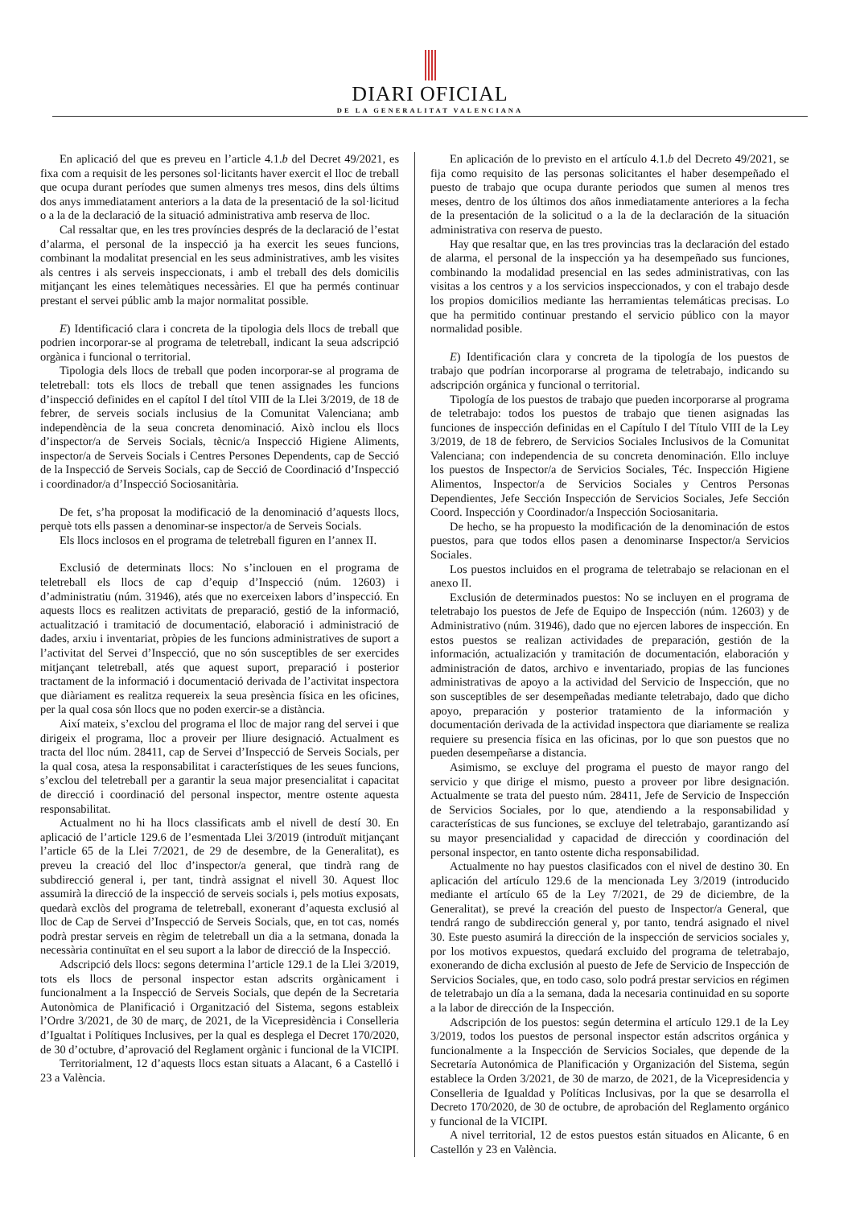DIARI OFICIAL
DE LA GENERALITAT VALENCIANA
En aplicació del que es preveu en l’article 4.1.b del Decret 49/2021, es fixa com a requisit de les persones sol·licitants haver exercit el lloc de treball que ocupa durant períodes que sumen almenys tres mesos, dins dels últims dos anys immediatament anteriors a la data de la presentació de la sol·licitud o a la de la declaració de la situació administrativa amb reserva de lloc.
Cal ressaltar que, en les tres províncies després de la declaració de l’estat d’alarma, el personal de la inspecció ja ha exercit les seues funcions, combinant la modalitat presencial en les seus administratives, amb les visites als centres i als serveis inspeccionats, i amb el treball des dels domicilis mitjançant les eines telemàtiques necessàries. El que ha permés continuar prestant el servei públic amb la major normalitat possible.
E) Identificació clara i concreta de la tipologia dels llocs de treball que podrien incorporar-se al programa de teletreball, indicant la seua adscripció orgànica i funcional o territorial.
Tipologia dels llocs de treball que poden incorporar-se al programa de teletreball: tots els llocs de treball que tenen assignades les funcions d’inspecció definides en el capítol I del títol VIII de la Llei 3/2019, de 18 de febrer, de serveis socials inclusius de la Comunitat Valenciana; amb independència de la seua concreta denominació. Això inclou els llocs d’inspector/a de Serveis Socials, tècnic/a Inspecció Higiene Aliments, inspector/a de Serveis Socials i Centres Persones Dependents, cap de Secció de la Inspecció de Serveis Socials, cap de Secció de Coordinació d’Inspecció i coordinador/a d’Inspecció Sociosanitària.
De fet, s’ha proposat la modificació de la denominació d’aquests llocs, perquè tots ells passen a denominar-se inspector/a de Serveis Socials.
Els llocs inclosos en el programa de teletreball figuren en l’annex II.
Exclusió de determinats llocs: No s’inclouen en el programa de teletreball els llocs de cap d’equip d’Inspecció (núm. 12603) i d’administratiu (núm. 31946), atés que no exerceixen labors d’inspecció. En aquests llocs es realitzen activitats de preparació, gestió de la informació, actualització i tramitació de documentació, elaboració i administració de dades, arxiu i inventariat, pròpies de les funcions administratives de suport a l’activitat del Servei d’Inspecció, que no són susceptibles de ser exercides mitjançant teletreball, atés que aquest suport, preparació i posterior tractament de la informació i documentació derivada de l’activitat inspectora que diàriament es realitza requereix la seua presència física en les oficines, per la qual cosa són llocs que no poden exercir-se a distància.
Així mateix, s’exclou del programa el lloc de major rang del servei i que dirigeix el programa, lloc a proveir per lliure designació. Actualment es tracta del lloc núm. 28411, cap de Servei d’Inspecció de Serveis Socials, per la qual cosa, atesa la responsabilitat i característiques de les seues funcions, s’exclou del teletreball per a garantir la seua major presencialitat i capacitat de direcció i coordinació del personal inspector, mentre ostente aquesta responsabilitat.
Actualment no hi ha llocs classificats amb el nivell de destí 30. En aplicació de l’article 129.6 de l’esmentada Llei 3/2019 (introduït mitjançant l’article 65 de la Llei 7/2021, de 29 de desembre, de la Generalitat), es preveu la creació del lloc d’inspector/a general, que tindrà rang de subdirecció general i, per tant, tindrà assignat el nivell 30. Aquest lloc assumirà la direcció de la inspecció de serveis socials i, pels motius exposats, quedarà exclòs del programa de teletreball, exonerant d’aquesta exclusió al lloc de Cap de Servei d’Inspecció de Serveis Socials, que, en tot cas, només podrà prestar serveis en règim de teletreball un dia a la setmana, donada la necessària continuïtat en el seu suport a la labor de direcció de la Inspecció.
Adscripció dels llocs: segons determina l’article 129.1 de la Llei 3/2019, tots els llocs de personal inspector estan adscrits orgànicament i funcionalment a la Inspecció de Serveis Socials, que depén de la Secretaria Autonòmica de Planificació i Organització del Sistema, segons estableix l’Ordre 3/2021, de 30 de març, de 2021, de la Vicepresidència i Conselleria d’Igualtat i Polítiques Inclusives, per la qual es desplega el Decret 170/2020, de 30 d’octubre, d’aprovació del Reglament orgànic i funcional de la VICIPI.
Territorialment, 12 d’aquests llocs estan situats a Alacant, 6 a Castelló i 23 a València.
En aplicación de lo previsto en el artículo 4.1.b del Decreto 49/2021, se fija como requisito de las personas solicitantes el haber desempeñado el puesto de trabajo que ocupa durante periodos que sumen al menos tres meses, dentro de los últimos dos años inmediatamente anteriores a la fecha de la presentación de la solicitud o a la de la declaración de la situación administrativa con reserva de puesto.
Hay que resaltar que, en las tres provincias tras la declaración del estado de alarma, el personal de la inspección ya ha desempeñado sus funciones, combinando la modalidad presencial en las sedes administrativas, con las visitas a los centros y a los servicios inspeccionados, y con el trabajo desde los propios domicilios mediante las herramientas telemáticas precisas. Lo que ha permitido continuar prestando el servicio público con la mayor normalidad posible.
E) Identificación clara y concreta de la tipología de los puestos de trabajo que podrían incorporarse al programa de teletrabajo, indicando su adscripción orgánica y funcional o territorial.
Tipología de los puestos de trabajo que pueden incorporarse al programa de teletrabajo: todos los puestos de trabajo que tienen asignadas las funciones de inspección definidas en el Capítulo I del Título VIII de la Ley 3/2019, de 18 de febrero, de Servicios Sociales Inclusivos de la Comunitat Valenciana; con independencia de su concreta denominación. Ello incluye los puestos de Inspector/a de Servicios Sociales, Téc. Inspección Higiene Alimentos, Inspector/a de Servicios Sociales y Centros Personas Dependientes, Jefe Sección Inspección de Servicios Sociales, Jefe Sección Coord. Inspección y Coordinador/a Inspección Sociosanitaria.
De hecho, se ha propuesto la modificación de la denominación de estos puestos, para que todos ellos pasen a denominarse Inspector/a Servicios Sociales.
Los puestos incluidos en el programa de teletrabajo se relacionan en el anexo II.
Exclusión de determinados puestos: No se incluyen en el programa de teletrabajo los puestos de Jefe de Equipo de Inspección (núm. 12603) y de Administrativo (núm. 31946), dado que no ejercen labores de inspección. En estos puestos se realizan actividades de preparación, gestión de la información, actualización y tramitación de documentación, elaboración y administración de datos, archivo e inventariado, propias de las funciones administrativas de apoyo a la actividad del Servicio de Inspección, que no son susceptibles de ser desempeñadas mediante teletrabajo, dado que dicho apoyo, preparación y posterior tratamiento de la información y documentación derivada de la actividad inspectora que diariamente se realiza requiere su presencia física en las oficinas, por lo que son puestos que no pueden desempeñarse a distancia.
Asimismo, se excluye del programa el puesto de mayor rango del servicio y que dirige el mismo, puesto a proveer por libre designación. Actualmente se trata del puesto núm. 28411, Jefe de Servicio de Inspección de Servicios Sociales, por lo que, atendiendo a la responsabilidad y características de sus funciones, se excluye del teletrabajo, garantizando así su mayor presencialidad y capacidad de dirección y coordinación del personal inspector, en tanto ostente dicha responsabilidad.
Actualmente no hay puestos clasificados con el nivel de destino 30. En aplicación del artículo 129.6 de la mencionada Ley 3/2019 (introducido mediante el artículo 65 de la Ley 7/2021, de 29 de diciembre, de la Generalitat), se prevé la creación del puesto de Inspector/a General, que tendrá rango de subdirección general y, por tanto, tendrá asignado el nivel 30. Este puesto asumirá la dirección de la inspección de servicios sociales y, por los motivos expuestos, quedará excluido del programa de teletrabajo, exonerando de dicha exclusión al puesto de Jefe de Servicio de Inspección de Servicios Sociales, que, en todo caso, solo podrá prestar servicios en régimen de teletrabajo un día a la semana, dada la necesaria continuidad en su soporte a la labor de dirección de la Inspección.
Adscripción de los puestos: según determina el artículo 129.1 de la Ley 3/2019, todos los puestos de personal inspector están adscritos orgánica y funcionalmente a la Inspección de Servicios Sociales, que depende de la Secretaría Autonómica de Planificación y Organización del Sistema, según establece la Orden 3/2021, de 30 de marzo, de 2021, de la Vicepresidencia y Conselleria de Igualdad y Políticas Inclusivas, por la que se desarrolla el Decreto 170/2020, de 30 de octubre, de aprobación del Reglamento orgánico y funcional de la VICIPI.
A nivel territorial, 12 de estos puestos están situados en Alicante, 6 en Castellón y 23 en València.